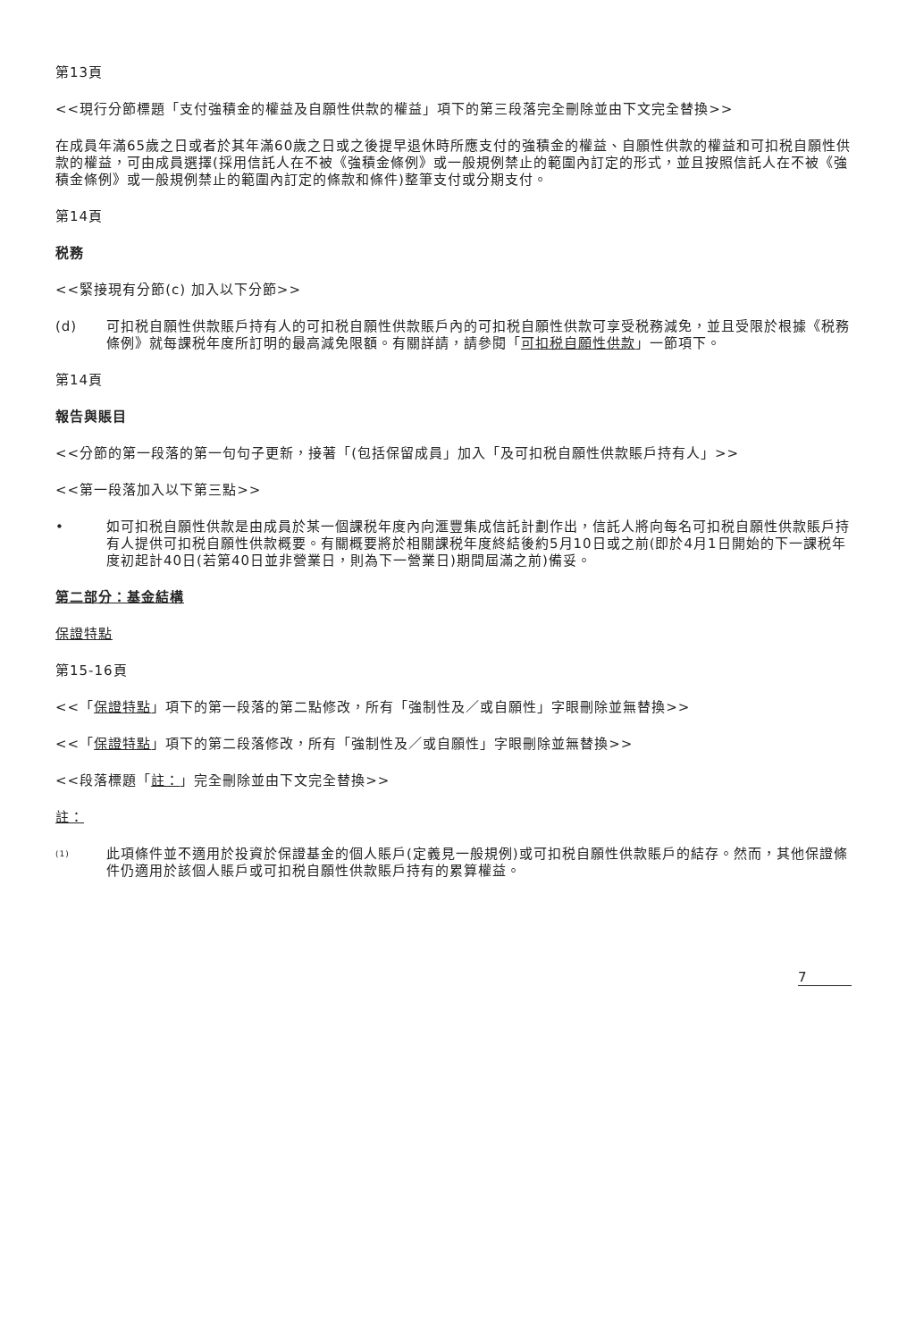第13頁
<<現行分節標題「支付強積金的權益及自願性供款的權益」項下的第三段落完全刪除並由下文完全替換>>
在成員年滿65歲之日或者於其年滿60歲之日或之後提早退休時所應支付的強積金的權益、自願性供款的權益和可扣税自願性供款的權益，可由成員選擇(採用信託人在不被《強積金條例》或一般規例禁止的範圍內訂定的形式，並且按照信託人在不被《強積金條例》或一般規例禁止的範圍內訂定的條款和條件)整筆支付或分期支付。
第14頁
税務
<<緊接現有分節(c) 加入以下分節>>
(d) 可扣税自願性供款賬戶持有人的可扣税自願性供款賬戶內的可扣税自願性供款可享受税務減免，並且受限於根據《税務條例》就每課税年度所訂明的最高減免限額。有關詳請，請參閱「可扣税自願性供款」一節項下。
第14頁
報告與賬目
<<分節的第一段落的第一句句子更新，接著「(包括保留成員」加入「及可扣税自願性供款賬戶持有人」>>
<<第一段落加入以下第三點>>
• 如可扣税自願性供款是由成員於某一個課税年度內向滙豐集成信託計劃作出，信託人將向每名可扣税自願性供款賬戶持有人提供可扣税自願性供款概要。有關概要將於相關課税年度終結後約5月10日或之前(即於4月1日開始的下一課税年度初起計40日(若第40日並非營業日，則為下一營業日)期間屆滿之前)備妥。
第二部分：基金結構
保證特點
第15-16頁
<<「保證特點」項下的第一段落的第二點修改，所有「強制性及／或自願性」字眼刪除並無替換>>
<<「保證特點」項下的第二段落修改，所有「強制性及／或自願性」字眼刪除並無替換>>
<<段落標題「註：」完全刪除並由下文完全替換>>
註：
<sup>(1)</sup>
此項條件並不適用於投資於保證基金的個人賬戶(定義見一般規例)或可扣税自願性供款賬戶的結存。然而，其他保證條件仍適用於該個人賬戶或可扣税自願性供款賬戶持有的累算權益。
7